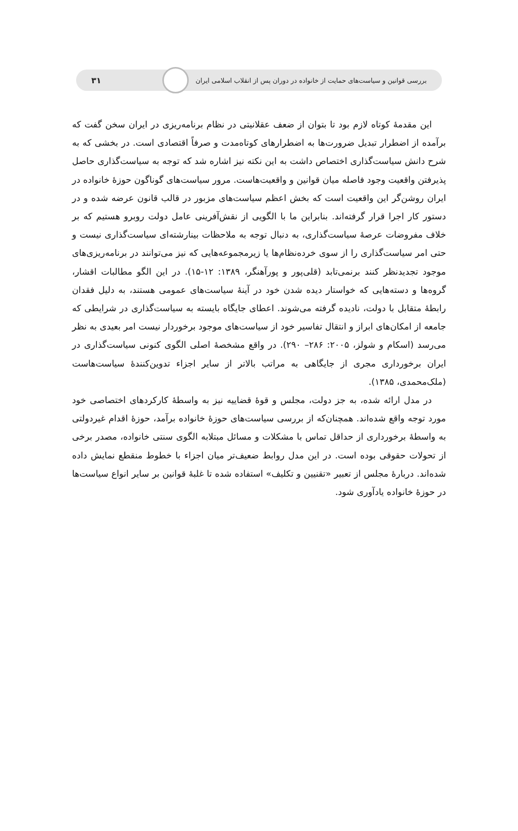بررسی قوانین و سیاست‌های حمایت از خانواده در دوران پس از انقلاب اسلامی ایران ۳۱
این مقدمهٔ کوتاه لازم بود تا بتوان از ضعف عقلانیتی در نظام برنامه‌ریزی در ایران سخن گفت که برآمده از اضطرار تبدیل ضرورت‌ها به اضطرارهای کوتاه‌مدت و صرفاً اقتصادی است. در بخشی که به شرح دانش سیاست‌گذاری اختصاص داشت به این نکته نیز اشاره شد که توجه به سیاست‌گذاری حاصل پذیرفتن واقعیت وجود فاصله میان قوانین و واقعیت‌هاست. مرور سیاست‌های گوناگون حوزهٔ خانواده در ایران روشن‌گر این واقعیت است که بخش اعظم سیاست‌های مزبور در قالب قانون عرضه شده و در دستور کار اجرا قرار گرفته‌اند. بنابراین ما با الگویی از نقش‌آفرینی عامل دولت روبرو هستیم که بر خلاف مفروضات عرصهٔ سیاست‌گذاری، به دنبال توجه به ملاحظات بینارشته‌ای سیاست‌گذاری نیست و حتی امر سیاست‌گذاری را از سوی خرده‌نظام‌ها یا زیرمجموعه‌هایی که نیز می‌توانند در برنامه‌ریزی‌های موجود تجدیدنظر کنند برنمی‌تابد (قلی‌پور و پورآهنگر، ۱۳۸۹: ۱۲-۱۵). در این الگو مطالبات اقشار، گروه‌ها و دسته‌هایی که خواستار دیده شدن خود در آینهٔ سیاست‌های عمومی هستند، به دلیل فقدان رابطهٔ متقابل با دولت، نادیده گرفته می‌شوند. اعطای جایگاه بایسته به سیاست‌گذاری در شرایطی که جامعه از امکان‌های ابراز و انتقال تفاسیر خود از سیاست‌های موجود برخوردار نیست امر بعیدی به نظر می‌رسد (اسکام و شولز، ۲۰۰۵: ۲۸۶– ۲۹۰). در واقع مشخصهٔ اصلی الگوی کنونی سیاست‌گذاری در ایران برخورداری مجری از جایگاهی به مراتب بالاتر از سایر اجزاء تدوین‌کنندهٔ سیاست‌هاست (ملک‌محمدی، ۱۳۸۵).
در مدل ارائه شده، به جز دولت، مجلس و قوهٔ قضاییه نیز به واسطهٔ کارکردهای اختصاصی خود مورد توجه واقع شده‌اند. همچنان‌که از بررسی سیاست‌های حوزهٔ خانواده برآمد، حوزهٔ اقدام غیردولتی به واسطهٔ برخورداری از حداقل تماس با مشکلات و مسائل مبتلابه الگوی سنتی خانواده، مصدر برخی از تحولات حقوقی بوده است. در این مدل روابط ضعیف‌تر میان اجزاء با خطوط منقطع نمایش داده شده‌اند. دربارهٔ مجلس از تعبیر «تقنیین و تکلیف» استفاده شده تا غلبهٔ قوانین بر سایر انواع سیاست‌ها در حوزهٔ خانواده یادآوری شود.